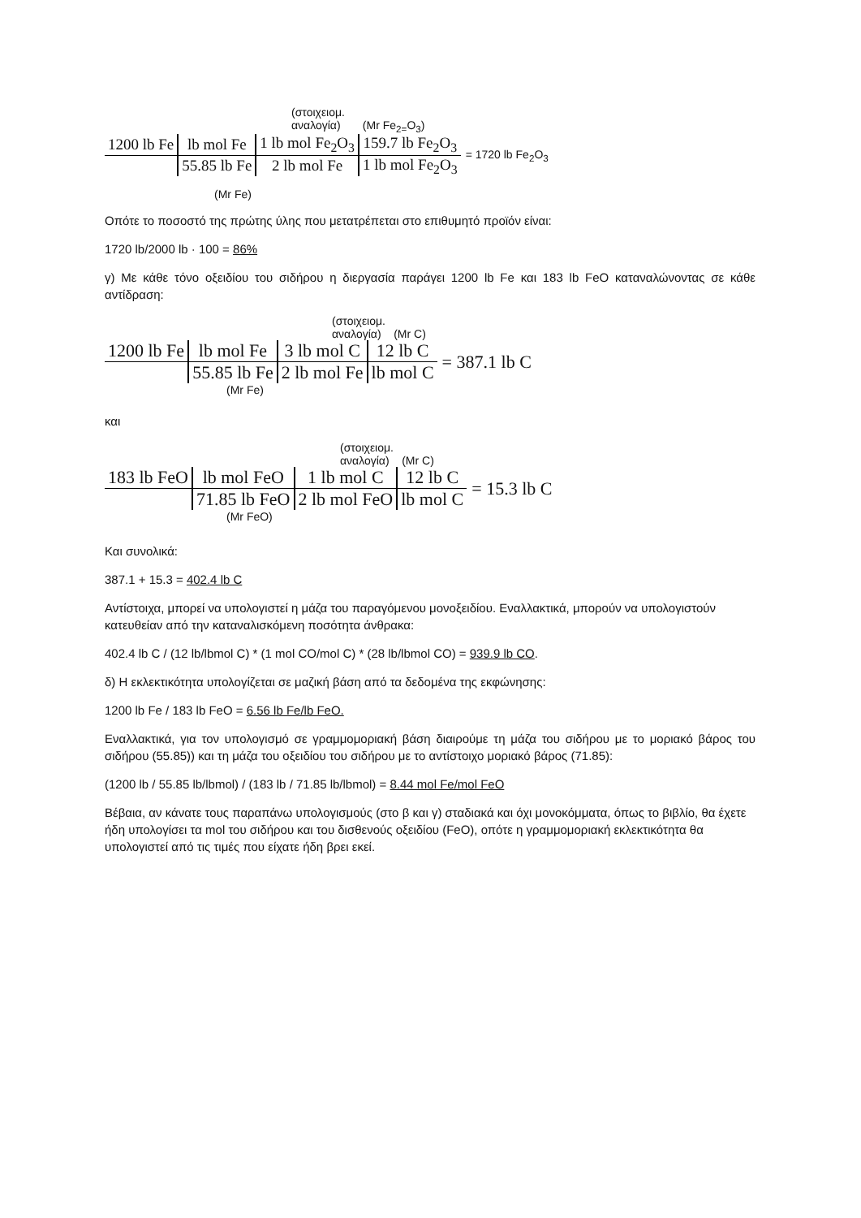(στοιχειομ.
αναλογία) (Mr Fe<sub>2=</sub>O<sub>3</sub>)
| 1200 lb Fe | lb mol Fe | 1 lb mol Fe<sub>2</sub>O<sub>3</sub> | 159.7 lb Fe<sub>2</sub>O<sub>3</sub> |
| | 55.85 lb Fe | 2 lb mol Fe | 1 lb mol Fe<sub>2</sub>O<sub>3</sub> |
= 1720 lb Fe<sub>2</sub>O<sub>3</sub>
(Mr Fe)
Οπότε το ποσοστό της πρώτης ύλης που μετατρέπεται στο επιθυμητό προϊόν είναι:
1720 lb/2000 lb · 100 = 86%
γ) Με κάθε τόνο οξειδίου του σιδήρου η διεργασία παράγει 1200 lb Fe και 183 lb FeO καταναλώνοντας σε κάθε αντίδραση:
(στοιχειομ.
αναλογία) (Mr C)
| 1200 lb Fe | lb mol Fe | 3 lb mol C | 12 lb C |
| | 55.85 lb Fe | 2 lb mol Fe | lb mol C |
= 387.1 lb C
(Mr Fe)
και
(στοιχειομ.
αναλογία) (Mr C)
| 183 lb FeO | lb mol FeO | 1 lb mol C | 12 lb C |
| | 71.85 lb FeO | 2 lb mol FeO | lb mol C |
= 15.3 lb C
(Mr FeO)
Και συνολικά:
387.1 + 15.3 = 402.4 lb C
Αντίστοιχα, μπορεί να υπολογιστεί η μάζα του παραγόμενου μονοξειδίου. Εναλλακτικά, μπορούν να υπολογιστούν κατευθείαν από την καταναλισκόμενη ποσότητα άνθρακα:
402.4 lb C / (12 lb/lbmol C) * (1 mol CO/mol C) * (28 lb/lbmol CO) = 939.9 lb CO.
δ) Η εκλεκτικότητα υπολογίζεται σε μαζική βάση από τα δεδομένα της εκφώνησης:
1200 lb Fe / 183 lb FeO = 6.56 lb Fe/lb FeO.
Εναλλακτικά, για τον υπολογισμό σε γραμμομοριακή βάση διαιρούμε τη μάζα του σιδήρου με το μοριακό βάρος του σιδήρου (55.85)) και τη μάζα του οξειδίου του σιδήρου με το αντίστοιχο μοριακό βάρος (71.85):
(1200 lb / 55.85 lb/lbmol) / (183 lb / 71.85 lb/lbmol) = 8.44 mol Fe/mol FeO
Βέβαια, αν κάνατε τους παραπάνω υπολογισμούς (στο β και γ) σταδιακά και όχι μονοκόμματα, όπως το βιβλίο, θα έχετε ήδη υπολογίσει τα mol του σιδήρου και του δισθενούς οξειδίου (FeO), οπότε η γραμμομοριακή εκλεκτικότητα θα υπολογιστεί από τις τιμές που είχατε ήδη βρει εκεί.